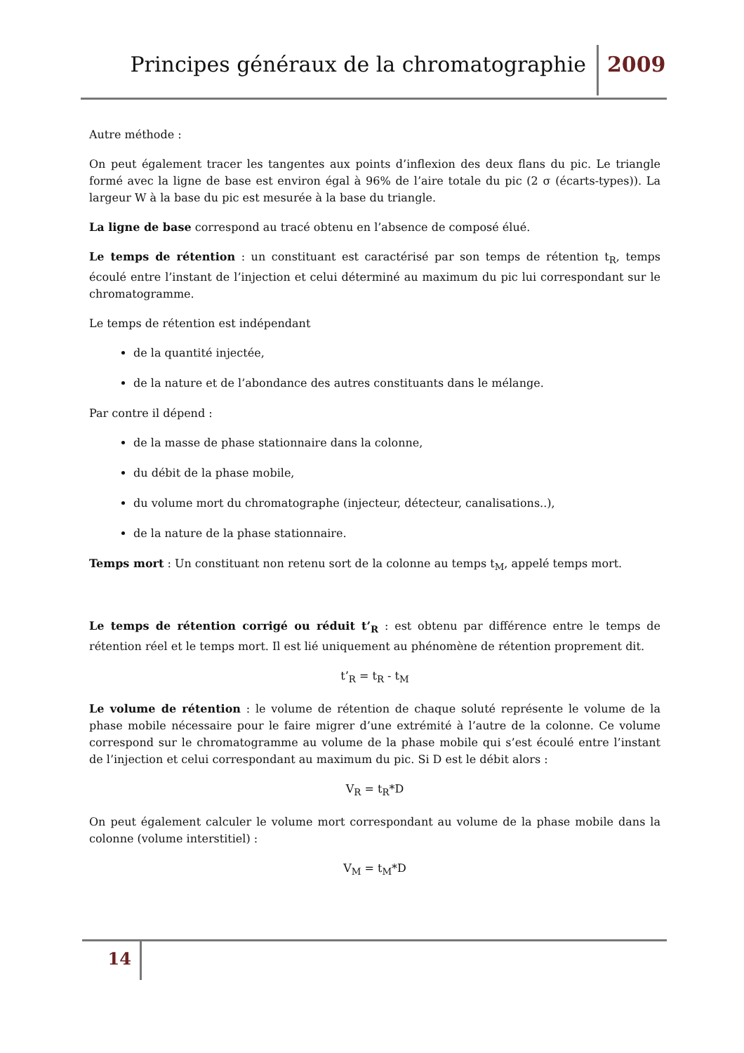Principes généraux de la chromatographie
2009
Autre méthode :
On peut également tracer les tangentes aux points d’inflexion des deux flans du pic. Le triangle formé avec la ligne de base est environ égal à 96% de l’aire totale du pic (2 σ (écarts-types)). La largeur W à la base du pic est mesurée à la base du triangle.
La ligne de base correspond au tracé obtenu en l’absence de composé élué.
Le temps de rétention : un constituant est caractérisé par son temps de rétention t<sub>R</sub>, temps écoulé entre l’instant de l’injection et celui déterminé au maximum du pic lui correspondant sur le chromatogramme.
Le temps de rétention est indépendant
de la quantité injectée,
de la nature et de l’abondance des autres constituants dans le mélange.
Par contre il dépend :
de la masse de phase stationnaire dans la colonne,
du débit de la phase mobile,
du volume mort du chromatographe (injecteur, détecteur, canalisations..),
de la nature de la phase stationnaire.
Temps mort : Un constituant non retenu sort de la colonne au temps t<sub>M</sub>, appelé temps mort.
Le temps de rétention corrigé ou réduit t’<sub>R</sub> : est obtenu par différence entre le temps de rétention réel et le temps mort. Il est lié uniquement au phénomène de rétention proprement dit.
t’<sub>R</sub> = t<sub>R</sub> - t<sub>M</sub>
Le volume de rétention : le volume de rétention de chaque soluté représente le volume de la phase mobile nécessaire pour le faire migrer d’une extrémité à l’autre de la colonne. Ce volume correspond sur le chromatogramme au volume de la phase mobile qui s’est écoulé entre l’instant de l’injection et celui correspondant au maximum du pic. Si D est le débit alors :
V<sub>R</sub> = t<sub>R</sub>*D
On peut également calculer le volume mort correspondant au volume de la phase mobile dans la colonne (volume interstitiel) :
V<sub>M</sub> = t<sub>M</sub>*D
14